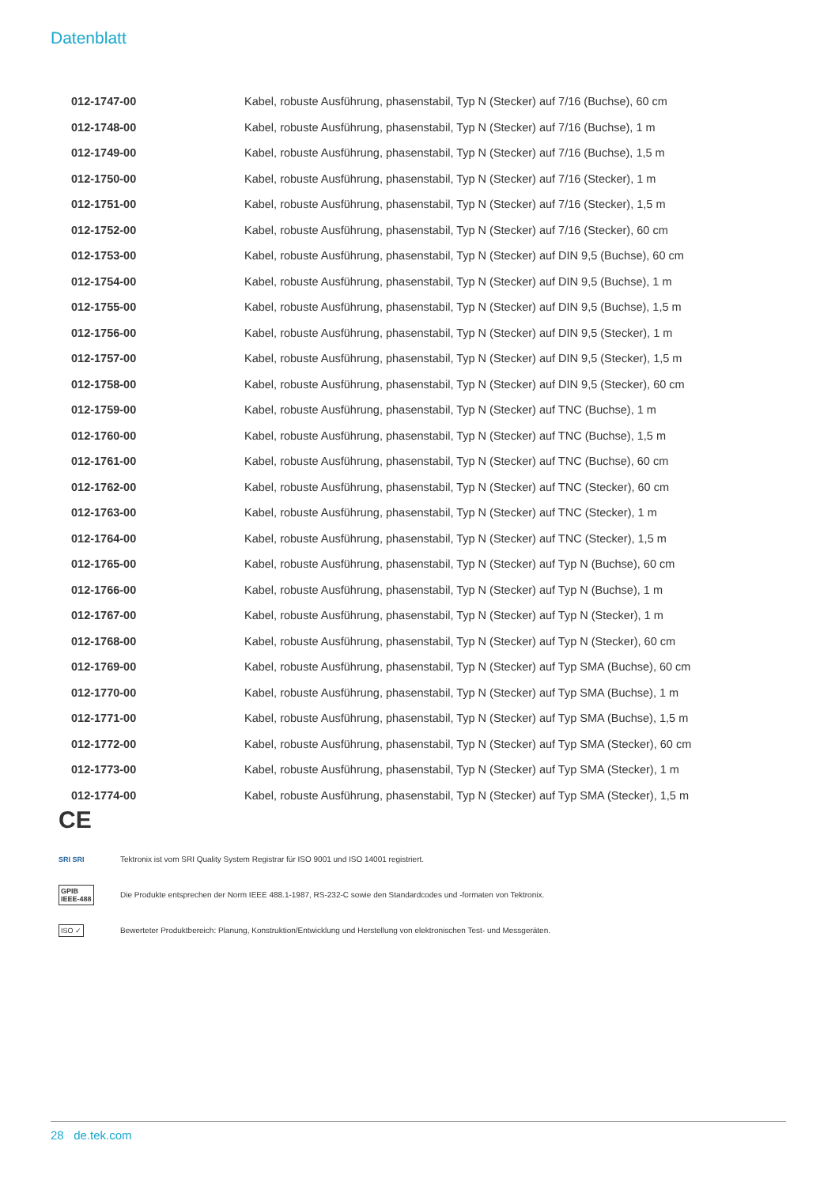Datenblatt
| 012-1747-00 | Kabel, robuste Ausführung, phasenstabil, Typ N (Stecker) auf 7/16 (Buchse), 60 cm |
| 012-1748-00 | Kabel, robuste Ausführung, phasenstabil, Typ N (Stecker) auf 7/16 (Buchse), 1 m |
| 012-1749-00 | Kabel, robuste Ausführung, phasenstabil, Typ N (Stecker) auf 7/16 (Buchse), 1,5 m |
| 012-1750-00 | Kabel, robuste Ausführung, phasenstabil, Typ N (Stecker) auf 7/16 (Stecker), 1 m |
| 012-1751-00 | Kabel, robuste Ausführung, phasenstabil, Typ N (Stecker) auf 7/16 (Stecker), 1,5 m |
| 012-1752-00 | Kabel, robuste Ausführung, phasenstabil, Typ N (Stecker) auf 7/16 (Stecker), 60 cm |
| 012-1753-00 | Kabel, robuste Ausführung, phasenstabil, Typ N (Stecker) auf DIN 9,5 (Buchse), 60 cm |
| 012-1754-00 | Kabel, robuste Ausführung, phasenstabil, Typ N (Stecker) auf DIN 9,5 (Buchse), 1 m |
| 012-1755-00 | Kabel, robuste Ausführung, phasenstabil, Typ N (Stecker) auf DIN 9,5 (Buchse), 1,5 m |
| 012-1756-00 | Kabel, robuste Ausführung, phasenstabil, Typ N (Stecker) auf DIN 9,5 (Stecker), 1 m |
| 012-1757-00 | Kabel, robuste Ausführung, phasenstabil, Typ N (Stecker) auf DIN 9,5 (Stecker), 1,5 m |
| 012-1758-00 | Kabel, robuste Ausführung, phasenstabil, Typ N (Stecker) auf DIN 9,5 (Stecker), 60 cm |
| 012-1759-00 | Kabel, robuste Ausführung, phasenstabil, Typ N (Stecker) auf TNC (Buchse), 1 m |
| 012-1760-00 | Kabel, robuste Ausführung, phasenstabil, Typ N (Stecker) auf TNC (Buchse), 1,5 m |
| 012-1761-00 | Kabel, robuste Ausführung, phasenstabil, Typ N (Stecker) auf TNC (Buchse), 60 cm |
| 012-1762-00 | Kabel, robuste Ausführung, phasenstabil, Typ N (Stecker) auf TNC (Stecker), 60 cm |
| 012-1763-00 | Kabel, robuste Ausführung, phasenstabil, Typ N (Stecker) auf TNC (Stecker), 1 m |
| 012-1764-00 | Kabel, robuste Ausführung, phasenstabil, Typ N (Stecker) auf TNC (Stecker), 1,5 m |
| 012-1765-00 | Kabel, robuste Ausführung, phasenstabil, Typ N (Stecker) auf Typ N (Buchse), 60 cm |
| 012-1766-00 | Kabel, robuste Ausführung, phasenstabil, Typ N (Stecker) auf Typ N (Buchse), 1 m |
| 012-1767-00 | Kabel, robuste Ausführung, phasenstabil, Typ N (Stecker) auf Typ N (Stecker), 1 m |
| 012-1768-00 | Kabel, robuste Ausführung, phasenstabil, Typ N (Stecker) auf Typ N (Stecker), 60 cm |
| 012-1769-00 | Kabel, robuste Ausführung, phasenstabil, Typ N (Stecker) auf Typ SMA (Buchse), 60 cm |
| 012-1770-00 | Kabel, robuste Ausführung, phasenstabil, Typ N (Stecker) auf Typ SMA (Buchse), 1 m |
| 012-1771-00 | Kabel, robuste Ausführung, phasenstabil, Typ N (Stecker) auf Typ SMA (Buchse), 1,5 m |
| 012-1772-00 | Kabel, robuste Ausführung, phasenstabil, Typ N (Stecker) auf Typ SMA (Stecker), 60 cm |
| 012-1773-00 | Kabel, robuste Ausführung, phasenstabil, Typ N (Stecker) auf Typ SMA (Stecker), 1 m |
| 012-1774-00 | Kabel, robuste Ausführung, phasenstabil, Typ N (Stecker) auf Typ SMA (Stecker), 1,5 m |
CE
SRI SRI
Tektronix ist vom SRI Quality System Registrar für ISO 9001 und ISO 14001 registriert.
GPIB
IEEE-488
Die Produkte entsprechen der Norm IEEE 488.1-1987, RS-232-C sowie den Standardcodes und -formaten von Tektronix.
ISO ✓
Bewerteter Produktbereich: Planung, Konstruktion/Entwicklung und Herstellung von elektronischen Test- und Messgeräten.
28 de.tek.com